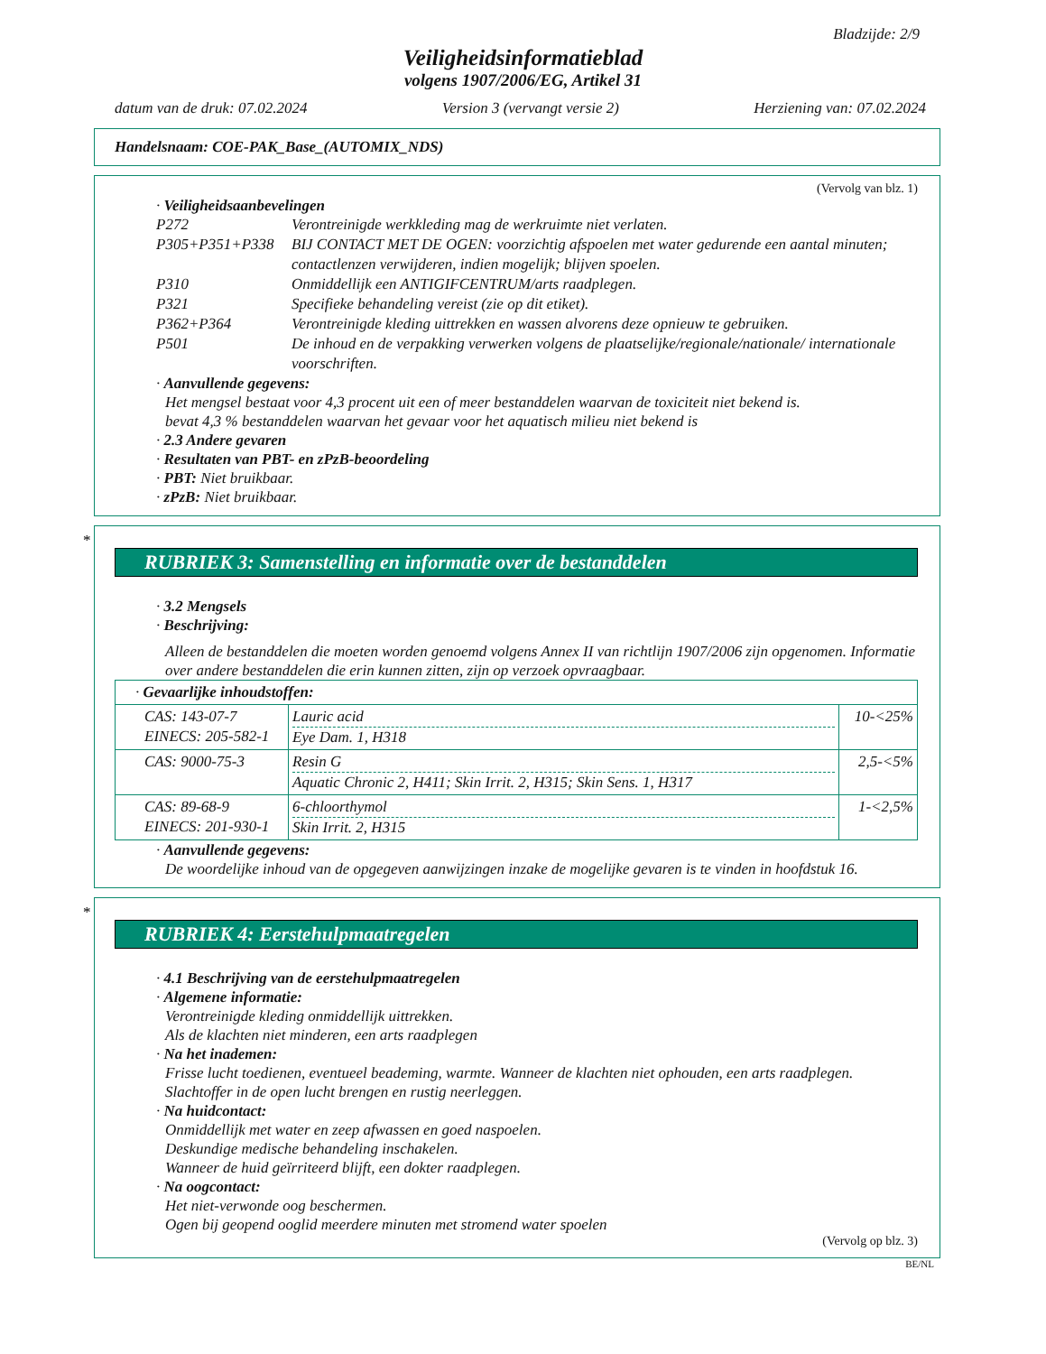Bladzijde: 2/9
Veiligheidsinformatieblad
volgens 1907/2006/EG, Artikel 31
datum van de druk: 07.02.2024 Version 3 (vervangt versie 2) Herziening van: 07.02.2024
Handelsnaam: COE-PAK_Base_(AUTOMIX_NDS)
(Vervolg van blz. 1)
· Veiligheidsaanbevelingen
| P272 | Verontreinigde werkkleding mag de werkruimte niet verlaten. |
| P305+P351+P338 | BIJ CONTACT MET DE OGEN: voorzichtig afspoelen met water gedurende een aantal minuten; contactlenzen verwijderen, indien mogelijk; blijven spoelen. |
| P310 | Onmiddellijk een ANTIGIFCENTRUM/arts raadplegen. |
| P321 | Specifieke behandeling vereist (zie op dit etiket). |
| P362+P364 | Verontreinigde kleding uittrekken en wassen alvorens deze opnieuw te gebruiken. |
| P501 | De inhoud en de verpakking verwerken volgens de plaatselijke/regionale/nationale/ internationale voorschriften. |
· Aanvullende gegevens:
Het mengsel bestaat voor 4,3 procent uit een of meer bestanddelen waarvan de toxiciteit niet bekend is.
bevat 4,3 % bestanddelen waarvan het gevaar voor het aquatisch milieu niet bekend is
· 2.3 Andere gevaren
· Resultaten van PBT- en zPzB-beoordeling
· PBT: Niet bruikbaar.
· zPzB: Niet bruikbaar.
*
RUBRIEK 3: Samenstelling en informatie over de bestanddelen
· 3.2 Mengsels
· Beschrijving:
Alleen de bestanddelen die moeten worden genoemd volgens Annex II van richtlijn 1907/2006 zijn opgenomen. Informatie over andere bestanddelen die erin kunnen zitten, zijn op verzoek opvraagbaar.
| · Gevaarlijke inhoudstoffen: | | |
| CAS: 143-07-7 EINECS: 205-582-1 | Lauric acid Eye Dam. 1, H318 | 10-<25% |
| CAS: 9000-75-3 | Resin G Aquatic Chronic 2, H411; Skin Irrit. 2, H315; Skin Sens. 1, H317 | 2,5-<5% |
| CAS: 89-68-9 EINECS: 201-930-1 | 6-chloorthymol Skin Irrit. 2, H315 | 1-<2,5% |
· Aanvullende gegevens:
De woordelijke inhoud van de opgegeven aanwijzingen inzake de mogelijke gevaren is te vinden in hoofdstuk 16.
*
RUBRIEK 4: Eerstehulpmaatregelen
· 4.1 Beschrijving van de eerstehulpmaatregelen
· Algemene informatie:
Verontreinigde kleding onmiddellijk uittrekken.
Als de klachten niet minderen, een arts raadplegen
· Na het inademen:
Frisse lucht toedienen, eventueel beademing, warmte. Wanneer de klachten niet ophouden, een arts raadplegen.
Slachtoffer in de open lucht brengen en rustig neerleggen.
· Na huidcontact:
Onmiddellijk met water en zeep afwassen en goed naspoelen.
Deskundige medische behandeling inschakelen.
Wanneer de huid geïrriteerd blijft, een dokter raadplegen.
· Na oogcontact:
Het niet-verwonde oog beschermen.
Ogen bij geopend ooglid meerdere minuten met stromend water spoelen
(Vervolg op blz. 3)
BE/NL